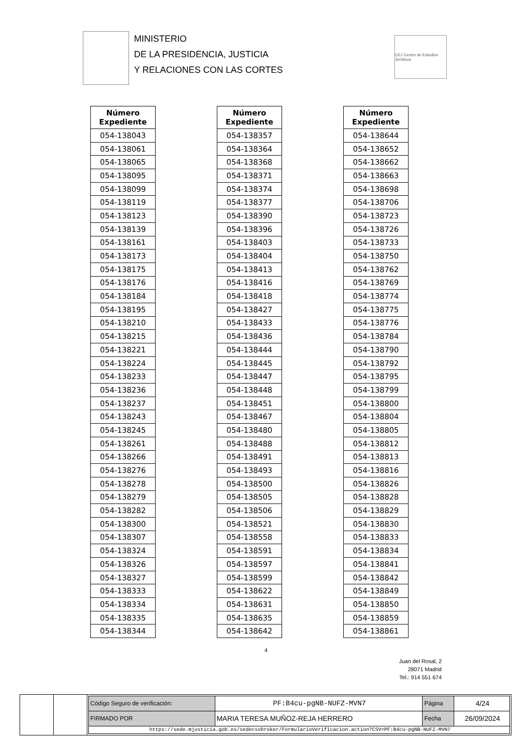MINISTERIO
DE LA PRESIDENCIA, JUSTICIA
Y RELACIONES CON LAS CORTES
CEJ Centro de Estudios Jurídicos
| Número Expediente |
| --- |
| 054-138043 |
| 054-138061 |
| 054-138065 |
| 054-138095 |
| 054-138099 |
| 054-138119 |
| 054-138123 |
| 054-138139 |
| 054-138161 |
| 054-138173 |
| 054-138175 |
| 054-138176 |
| 054-138184 |
| 054-138195 |
| 054-138210 |
| 054-138215 |
| 054-138221 |
| 054-138224 |
| 054-138233 |
| 054-138236 |
| 054-138237 |
| 054-138243 |
| 054-138245 |
| 054-138261 |
| 054-138266 |
| 054-138276 |
| 054-138278 |
| 054-138279 |
| 054-138282 |
| 054-138300 |
| 054-138307 |
| 054-138324 |
| 054-138326 |
| 054-138327 |
| 054-138333 |
| 054-138334 |
| 054-138335 |
| 054-138344 |
| Número Expediente |
| --- |
| 054-138357 |
| 054-138364 |
| 054-138368 |
| 054-138371 |
| 054-138374 |
| 054-138377 |
| 054-138390 |
| 054-138396 |
| 054-138403 |
| 054-138404 |
| 054-138413 |
| 054-138416 |
| 054-138418 |
| 054-138427 |
| 054-138433 |
| 054-138436 |
| 054-138444 |
| 054-138445 |
| 054-138447 |
| 054-138448 |
| 054-138451 |
| 054-138467 |
| 054-138480 |
| 054-138488 |
| 054-138491 |
| 054-138493 |
| 054-138500 |
| 054-138505 |
| 054-138506 |
| 054-138521 |
| 054-138558 |
| 054-138591 |
| 054-138597 |
| 054-138599 |
| 054-138622 |
| 054-138631 |
| 054-138635 |
| 054-138642 |
| Número Expediente |
| --- |
| 054-138644 |
| 054-138652 |
| 054-138662 |
| 054-138663 |
| 054-138698 |
| 054-138706 |
| 054-138723 |
| 054-138726 |
| 054-138733 |
| 054-138750 |
| 054-138762 |
| 054-138769 |
| 054-138774 |
| 054-138775 |
| 054-138776 |
| 054-138784 |
| 054-138790 |
| 054-138792 |
| 054-138795 |
| 054-138799 |
| 054-138800 |
| 054-138804 |
| 054-138805 |
| 054-138812 |
| 054-138813 |
| 054-138816 |
| 054-138826 |
| 054-138828 |
| 054-138829 |
| 054-138830 |
| 054-138833 |
| 054-138834 |
| 054-138841 |
| 054-138842 |
| 054-138849 |
| 054-138850 |
| 054-138859 |
| 054-138861 |
4
Juan del Rosal, 2
28071 Madrid
Tel.: 914 551 674
| Código Seguro de verificación: | PF:B4cu-pgNB-NUFZ-MVN7 | Página | 4/24 |
| FIRMADO POR | MARIA TERESA MUÑOZ-REJA HERRERO | Fecha | 26/09/2024 |
| https://sede.mjusticia.gob.es/sedecsvbroker/FormularioVerificacion.action?CSV=PF:B4cu-pgNB-NUFZ-MVN7 | | | |